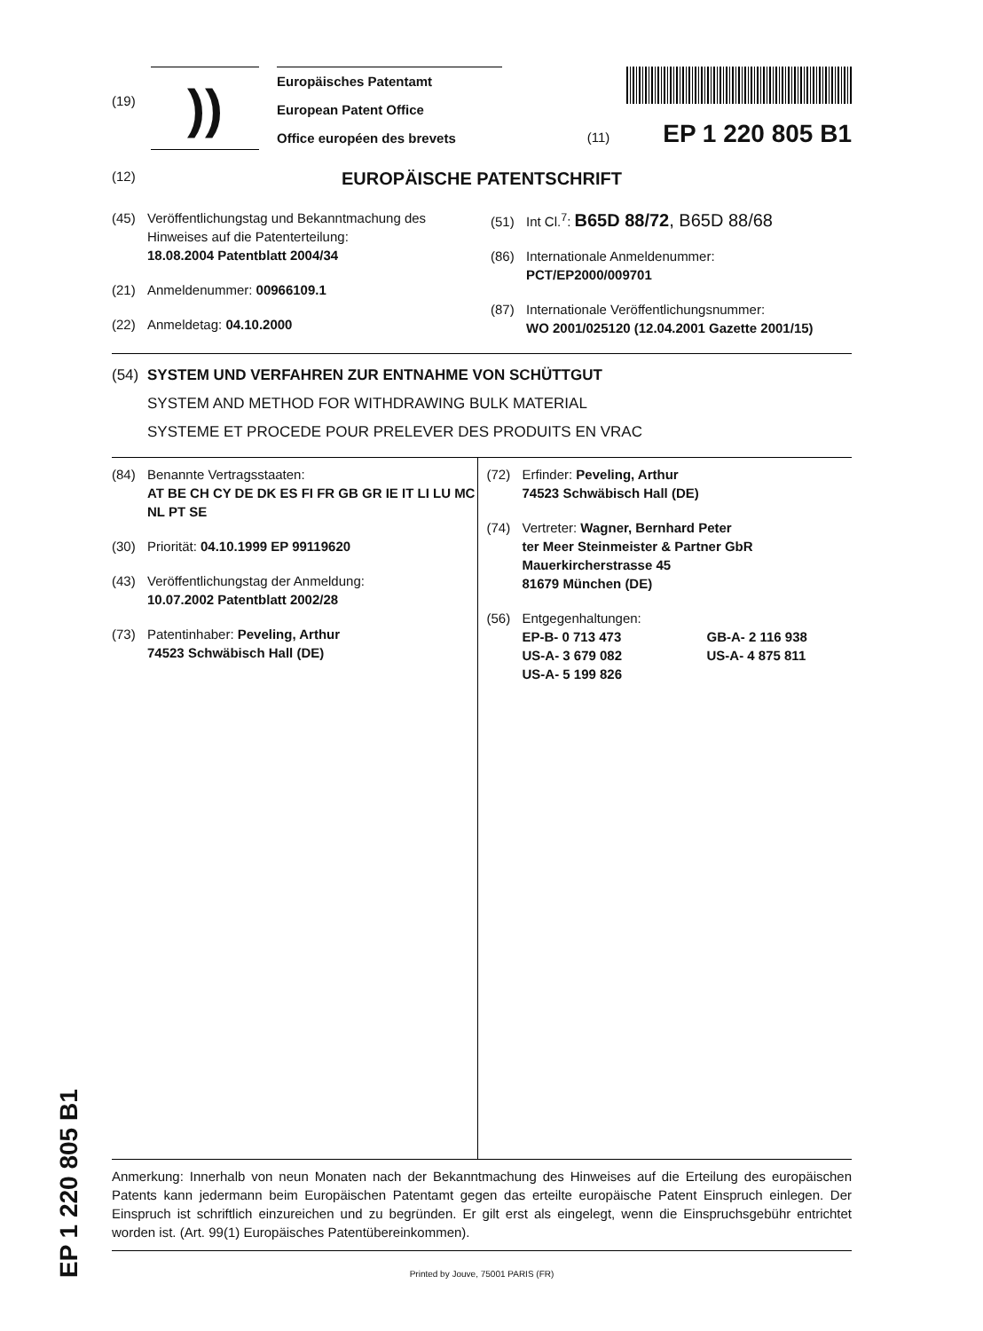(19)
))
Europäisches Patentamt
European Patent Office
Office européen des brevets
(11) EP 1 220 805 B1
(12) EUROPÄISCHE PATENTSCHRIFT
(45) Veröffentlichungstag und Bekanntmachung des
Hinweises auf die Patenterteilung:
18.08.2004 Patentblatt 2004/34
(21) Anmeldenummer: 00966109.1
(22) Anmeldetag: 04.10.2000
(51) Int Cl.<sup>7</sup>: B65D 88/72, B65D 88/68
(86) Internationale Anmeldenummer:
PCT/EP2000/009701
(87) Internationale Veröffentlichungsnummer:
WO 2001/025120 (12.04.2001 Gazette 2001/15)
(54) SYSTEM UND VERFAHREN ZUR ENTNAHME VON SCHÜTTGUT
SYSTEM AND METHOD FOR WITHDRAWING BULK MATERIAL
SYSTEME ET PROCEDE POUR PRELEVER DES PRODUITS EN VRAC
(84) Benannte Vertragsstaaten:
AT BE CH CY DE DK ES FI FR GB GR IE IT LI LU MC NL PT SE
(30) Priorität: 04.10.1999 EP 99119620
(43) Veröffentlichungstag der Anmeldung:
10.07.2002 Patentblatt 2002/28
(73) Patentinhaber: Peveling, Arthur
74523 Schwäbisch Hall (DE)
(72) Erfinder: Peveling, Arthur
74523 Schwäbisch Hall (DE)
(74) Vertreter: Wagner, Bernhard Peter
ter Meer Steinmeister & Partner GbR
Mauerkircherstrasse 45
81679 München (DE)
(56) Entgegenhaltungen:
EP-B- 0 713 473 GB-A- 2 116 938 US-A- 3 679 082 US-A- 4 875 811 US-A- 5 199 826
Anmerkung: Innerhalb von neun Monaten nach der Bekanntmachung des Hinweises auf die Erteilung des europäischen Patents kann jedermann beim Europäischen Patentamt gegen das erteilte europäische Patent Einspruch einlegen. Der Einspruch ist schriftlich einzureichen und zu begründen. Er gilt erst als eingelegt, wenn die Einspruchsgebühr entrichtet worden ist. (Art. 99(1) Europäisches Patentübereinkommen).
Printed by Jouve, 75001 PARIS (FR)
EP 1 220 805 B1